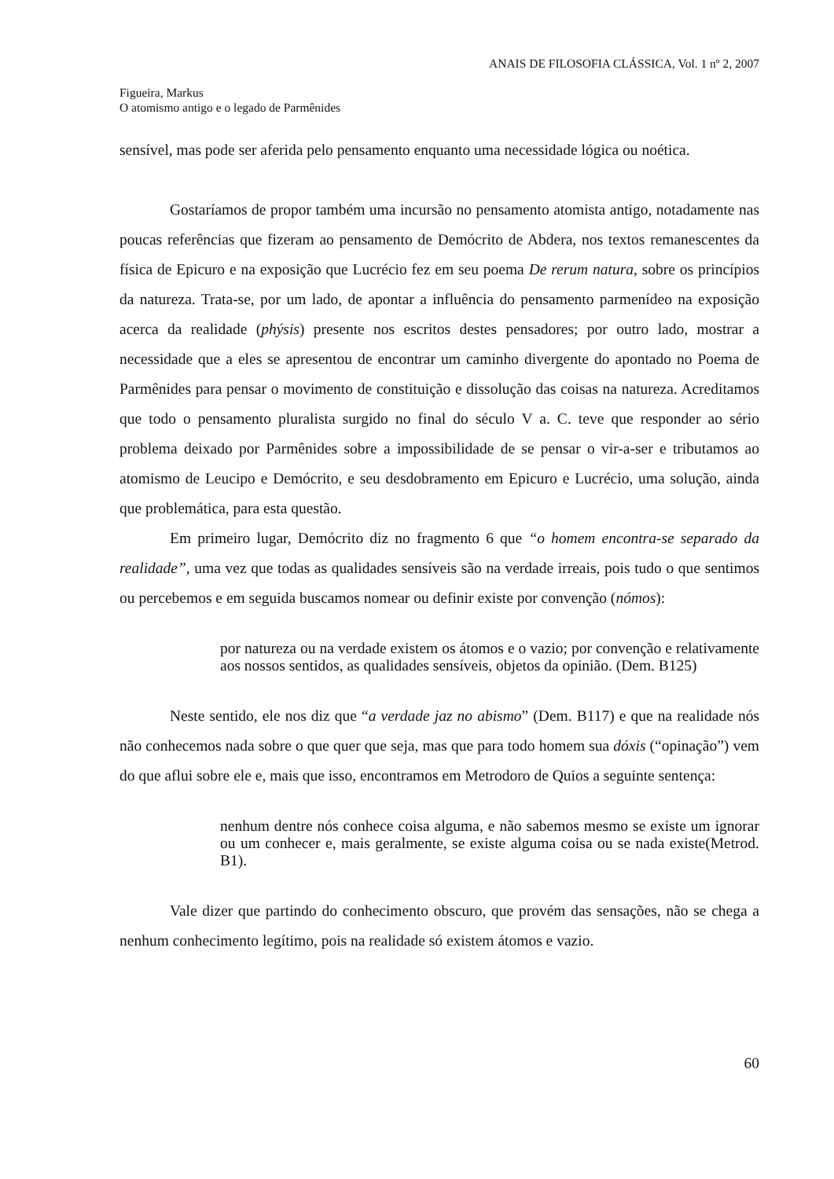ANAIS DE FILOSOFIA CLÁSSICA, Vol. 1 nº 2, 2007
Figueira, Markus
O atomismo antigo e o legado de Parmênides
sensível, mas pode ser aferida pelo pensamento enquanto uma necessidade lógica ou noética.
Gostaríamos de propor também uma incursão no pensamento atomista antigo, notadamente nas poucas referências que fizeram ao pensamento de Demócrito de Abdera, nos textos remanescentes da física de Epicuro e na exposição que Lucrécio fez em seu poema De rerum natura, sobre os princípios da natureza. Trata-se, por um lado, de apontar a influência do pensamento parmenídeo na exposição acerca da realidade (phýsis) presente nos escritos destes pensadores; por outro lado, mostrar a necessidade que a eles se apresentou de encontrar um caminho divergente do apontado no Poema de Parmênides para pensar o movimento de constituição e dissolução das coisas na natureza. Acreditamos que todo o pensamento pluralista surgido no final do século V a. C. teve que responder ao sério problema deixado por Parmênides sobre a impossibilidade de se pensar o vir-a-ser e tributamos ao atomismo de Leucipo e Demócrito, e seu desdobramento em Epicuro e Lucrécio, uma solução, ainda que problemática, para esta questão.
Em primeiro lugar, Demócrito diz no fragmento 6 que “o homem encontra-se separado da realidade”, uma vez que todas as qualidades sensíveis são na verdade irreais, pois tudo o que sentimos ou percebemos e em seguida buscamos nomear ou definir existe por convenção (nómos):
por natureza ou na verdade existem os átomos e o vazio; por convenção e relativamente aos nossos sentidos, as qualidades sensíveis, objetos da opinião. (Dem. B125)
Neste sentido, ele nos diz que “a verdade jaz no abismo” (Dem. B117) e que na realidade nós não conhecemos nada sobre o que quer que seja, mas que para todo homem sua dóxis (“opinação”) vem do que aflui sobre ele e, mais que isso, encontramos em Metrodoro de Quios a seguinte sentença:
nenhum dentre nós conhece coisa alguma, e não sabemos mesmo se existe um ignorar ou um conhecer e, mais geralmente, se existe alguma coisa ou se nada existe(Metrod. B1).
Vale dizer que partindo do conhecimento obscuro, que provém das sensações, não se chega a nenhum conhecimento legítimo, pois na realidade só existem átomos e vazio.
60